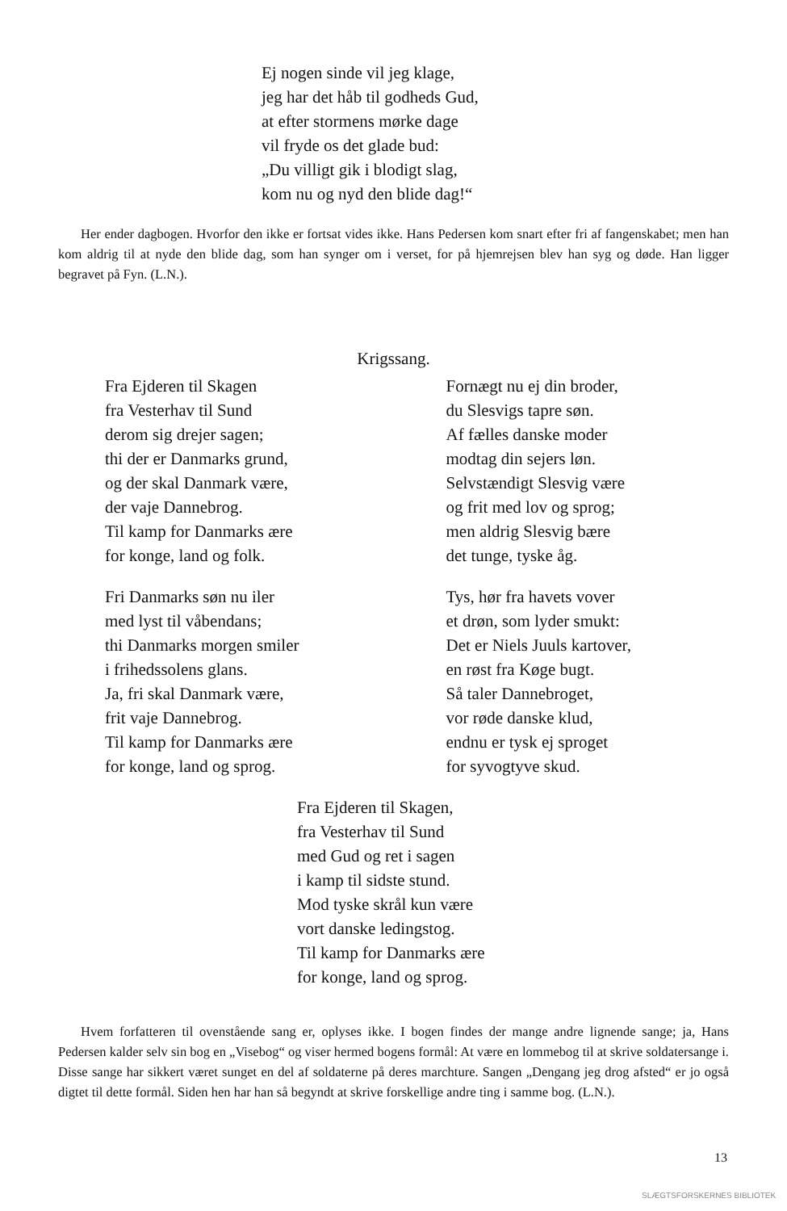Ej nogen sinde vil jeg klage,
jeg har det håb til godheds Gud,
at efter stormens mørke dage
vil fryde os det glade bud:
„Du villigt gik i blodigt slag,
kom nu og nyd den blide dag!“
Her ender dagbogen. Hvorfor den ikke er fortsat vides ikke. Hans Pedersen kom snart efter fri af fangenskabet; men han kom aldrig til at nyde den blide dag, som han synger om i verset, for på hjemrejsen blev han syg og døde. Han ligger begravet på Fyn. (L.N.).
Krigssang.
Fra Ejderen til Skagen
fra Vesterhav til Sund
derom sig drejer sagen;
thi der er Danmarks grund,
og der skal Danmark være,
der vaje Dannebrog.
Til kamp for Danmarks ære
for konge, land og folk.
Fri Danmarks søn nu iler
med lyst til våbendans;
thi Danmarks morgen smiler
i frihedssolens glans.
Ja, fri skal Danmark være,
frit vaje Dannebrog.
Til kamp for Danmarks ære
for konge, land og sprog.
Fornægt nu ej din broder,
du Slesvigs tapre søn.
Af fælles danske moder
modtag din sejers løn.
Selvstændigt Slesvig være
og frit med lov og sprog;
men aldrig Slesvig bære
det tunge, tyske åg.
Tys, hør fra havets vover
et drøn, som lyder smukt:
Det er Niels Juuls kartover,
en røst fra Køge bugt.
Så taler Dannebroget,
vor røde danske klud,
endnu er tysk ej sproget
for syvogtyve skud.
Fra Ejderen til Skagen,
fra Vesterhav til Sund
med Gud og ret i sagen
i kamp til sidste stund.
Mod tyske skrål kun være
vort danske ledingstog.
Til kamp for Danmarks ære
for konge, land og sprog.
Hvem forfatteren til ovenstående sang er, oplyses ikke. I bogen findes der mange andre lignende sange; ja, Hans Pedersen kalder selv sin bog en „Visebog“ og viser hermed bogens formål: At være en lommebog til at skrive soldatersange i. Disse sange har sikkert været sunget en del af soldaterne på deres marchture. Sangen „Dengang jeg drog afsted“ er jo også digtet til dette formål. Siden hen har han så begyndt at skrive forskellige andre ting i samme bog. (L.N.).
13
SLÆGTSFORSKERNES BIBLIOTEK